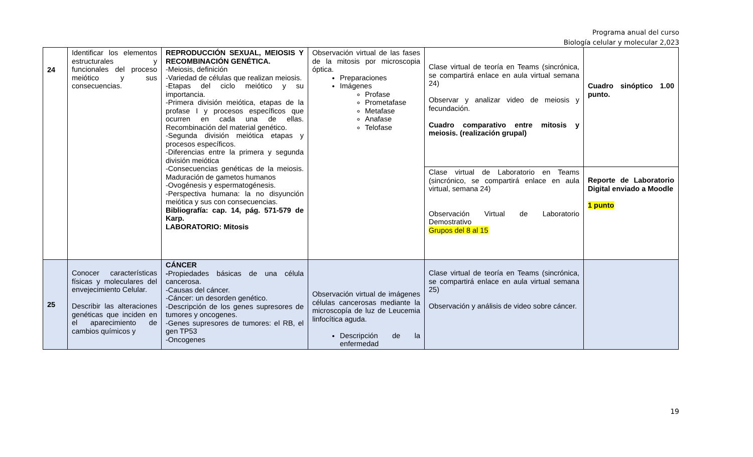Programa anual del curso
Biología celular y molecular 2,023
| 24 | Identificar los elementos estructurales y funcionales del proceso meiótico y sus consecuencias. | REPRODUCCIÓN SEXUAL, MEIOSIS Y RECOMBINACIÓN GENÉTICA. -Meiosis, definición -Variedad de células que realizan meiosis. -Etapas del ciclo meiótico y su importancia. -Primera división meiótica, etapas de la profase I y procesos específicos que ocurren en cada una de ellas. Recombinación del material genético. -Segunda división meiótica etapas y procesos específicos. -Diferencias entre la primera y segunda división meiótica -Consecuencias genéticas de la meiosis. Maduración de gametos humanos -Ovogénesis y espermatogénesis. -Perspectiva humana: la no disyunción meiótica y sus con consecuencias. Bibliografía: cap. 14, pág. 571-579 de Karp. LABORATORIO: Mitosis | Observación virtual de las fases de la mitosis por microscopia óptica. Preparaciones Imágenes Profase Prometafase Metafase Anafase Telofase | Clase virtual de teoría en Teams (sincrónica, se compartirá enlace en aula virtual semana 24) Observar y analizar video de meiosis y fecundación. Cuadro comparativo entre mitosis y meiosis. (realización grupal) | Cuadro sinóptico 1.00 punto. |
| | | | | Clase virtual de Laboratorio en Teams (sincrónico, se compartirá enlace en aula virtual, semana 24) Observación Virtual de Laboratorio Demostrativo Grupos del 8 al 15 | Reporte de Laboratorio Digital enviado a Moodle 1 punto |
| 25 | Conocer características físicas y moleculares del envejecimiento Celular. Describir las alteraciones genéticas que inciden en el aparecimiento de cambios químicos y | CÁNCER - Propiedades básicas de una célula cancerosa. -Causas del cáncer. -Cáncer: un desorden genético. -Descripción de los genes supresores de tumores y oncogenes. -Genes supresores de tumores: el RB, el gen TP53 -Oncogenes | Observación virtual de imágenes células cancerosas mediante la microscopía de luz de Leucemia linfocítica aguda. Descripción de la enfermedad | Clase virtual de teoría en Teams (sincrónica, se compartirá enlace en aula virtual semana 25) Observación y análisis de video sobre cáncer. | |
19